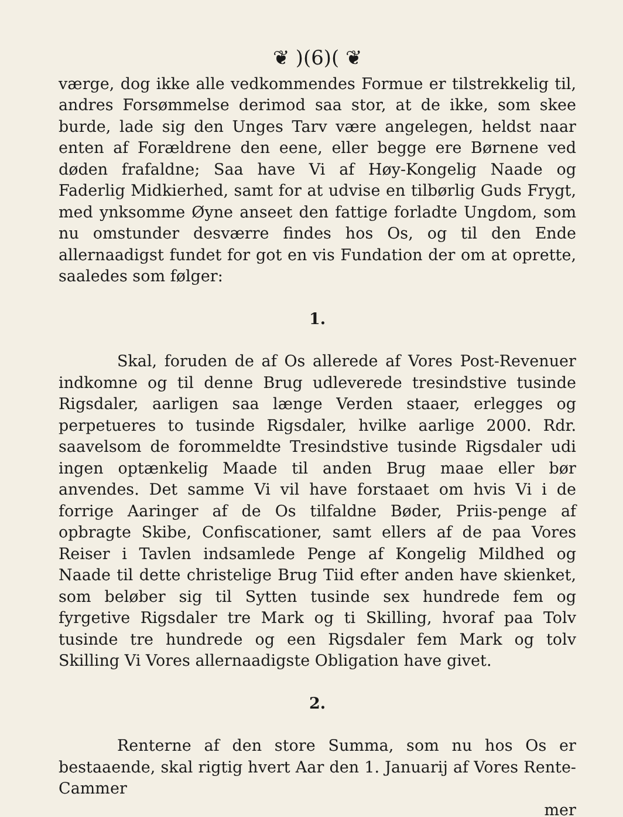❦ )(6)( ❦
værge, dog ikke alle vedkommendes Formue er tilstrekkelig til, andres Forsømmelse derimod saa stor, at de ikke, som skee burde, lade sig den Unges Tarv være angelegen, heldst naar enten af Forældrene den eene, eller begge ere Børnene ved døden frafaldne; Saa have Vi af Høy-Kongelig Naade og Faderlig Midkierhed, samt for at udvise en tilbørlig Guds Frygt, med ynksomme Øyne anseet den fattige forladte Ungdom, som nu omstunder desværre findes hos Os, og til den Ende allernaadigst fundet for got en vis Fundation der om at oprette, saaledes som følger:
1.
Skal, foruden de af Os allerede af Vores Post-Revenuer indkomne og til denne Brug udleverede tresindstive tusinde Rigsdaler, aarligen saa længe Verden staaer, erlegges og perpetueres to tusinde Rigsdaler, hvilke aarlige 2000. Rdr. saavelsom de forommeldte Tresindstive tusinde Rigsdaler udi ingen optænkelig Maade til anden Brug maae eller bør anvendes. Det samme Vi vil have forstaaet om hvis Vi i de forrige Aaringer af de Os tilfaldne Bøder, Priis-penge af opbragte Skibe, Confiscationer, samt ellers af de paa Vores Reiser i Tavlen indsamlede Penge af Kongelig Mildhed og Naade til dette christelige Brug Tiid efter anden have skienket, som beløber sig til Sytten tusinde sex hundrede fem og fyrgetive Rigsdaler tre Mark og ti Skilling, hvoraf paa Tolv tusinde tre hundrede og een Rigsdaler fem Mark og tolv Skilling Vi Vores allernaadigste Obligation have givet.
2.
Renterne af den store Summa, som nu hos Os er bestaaende, skal rigtig hvert Aar den 1. Januarij af Vores Rente-Cammer
mer